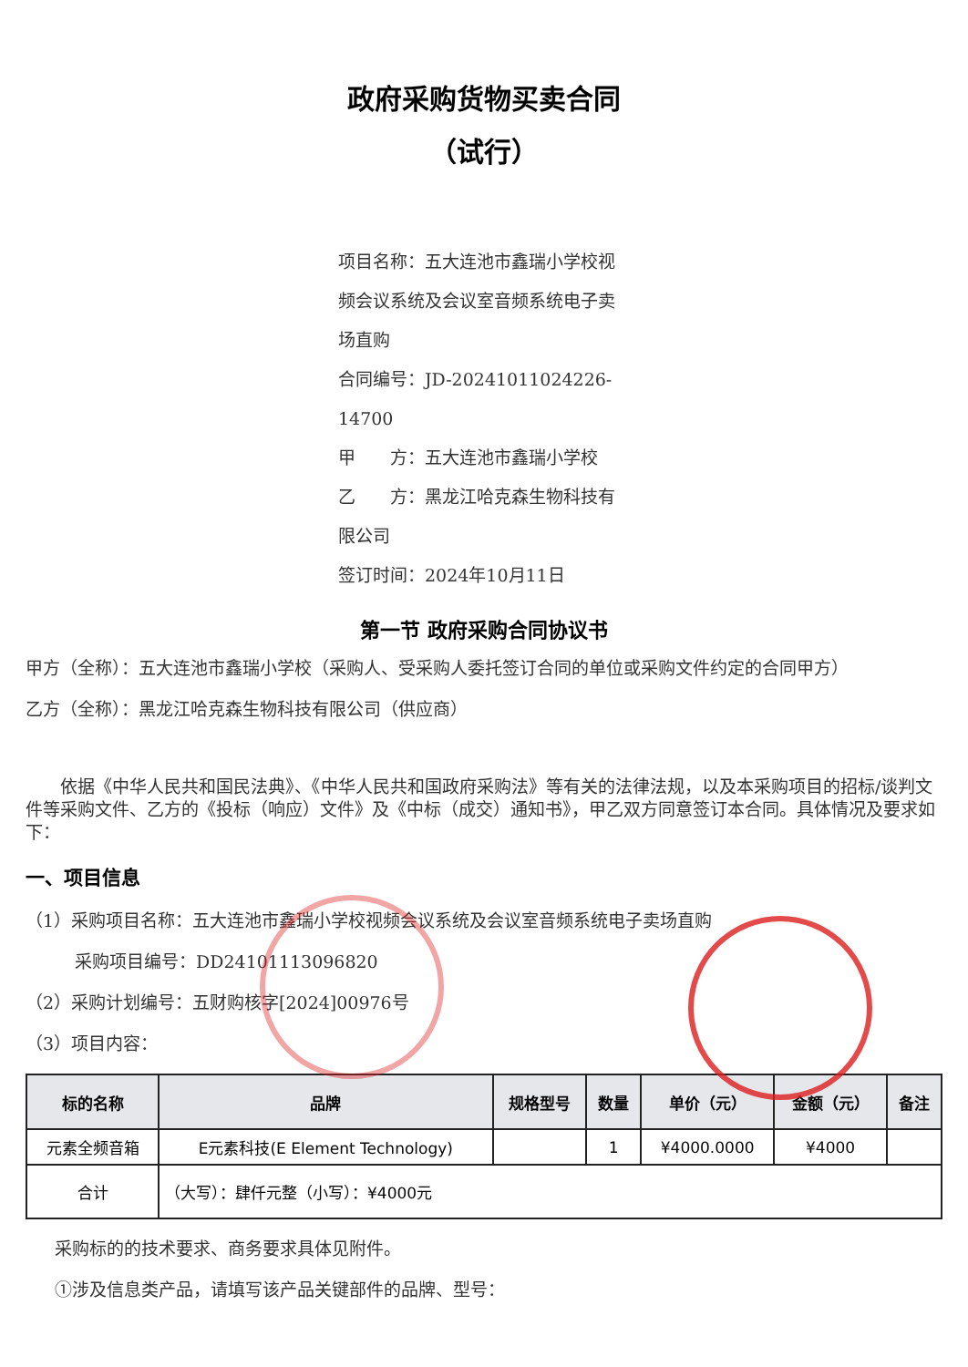政府采购货物买卖合同
（试行）
项目名称：五大连池市鑫瑞小学校视频会议系统及会议室音频系统电子卖场直购
合同编号：JD-20241011024226-14700
甲　　方：五大连池市鑫瑞小学校
乙　　方：黑龙江哈克森生物科技有限公司
签订时间：2024年10月11日
第一节 政府采购合同协议书
甲方（全称）：五大连池市鑫瑞小学校（采购人、受采购人委托签订合同的单位或采购文件约定的合同甲方）
乙方（全称）：黑龙江哈克森生物科技有限公司（供应商）
依据《中华人民共和国民法典》、《中华人民共和国政府采购法》等有关的法律法规，以及本采购项目的招标/谈判文件等采购文件、乙方的《投标（响应）文件》及《中标（成交）通知书》，甲乙双方同意签订本合同。具体情况及要求如下：
一、项目信息
（1）采购项目名称：五大连池市鑫瑞小学校视频会议系统及会议室音频系统电子卖场直购
采购项目编号：DD24101113096820
（2）采购计划编号：五财购核字[2024]00976号
（3）项目内容：
| 标的名称 | 品牌 | 规格型号 | 数量 | 单价（元） | 金额（元） | 备注 |
| --- | --- | --- | --- | --- | --- | --- |
| 元素全频音箱 | E元素科技(E Element Technology) | | 1 | ¥4000.0000 | ¥4000 | |
| 合计 | （大写）：肆仟元整（小写）：¥4000元 | | | | | |
采购标的的技术要求、商务要求具体见附件。
①涉及信息类产品，请填写该产品关键部件的品牌、型号：